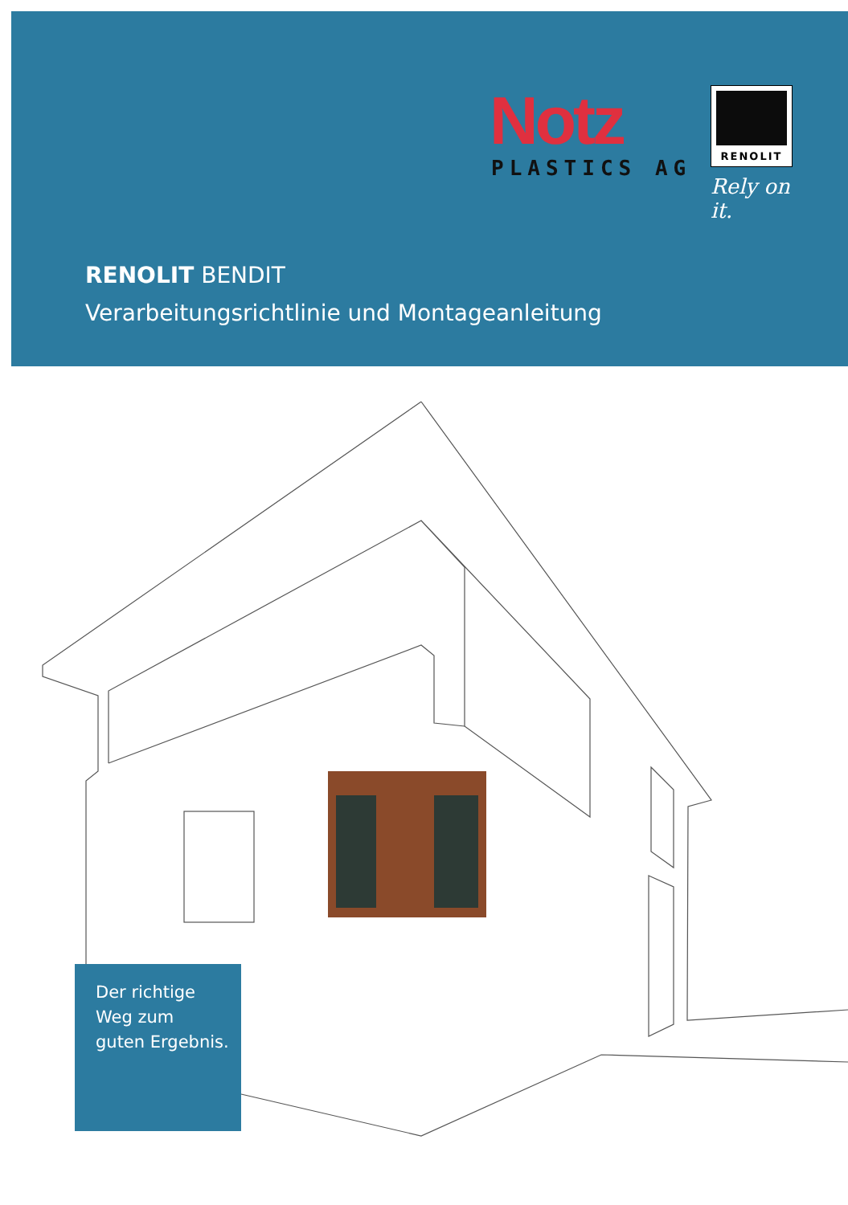Notz
PLASTICS AG
RENOLIT
Rely on it.
RENOLIT BENDIT
Verarbeitungsrichtlinie und Montageanleitung
Der richtige
Weg zum
guten Ergebnis.